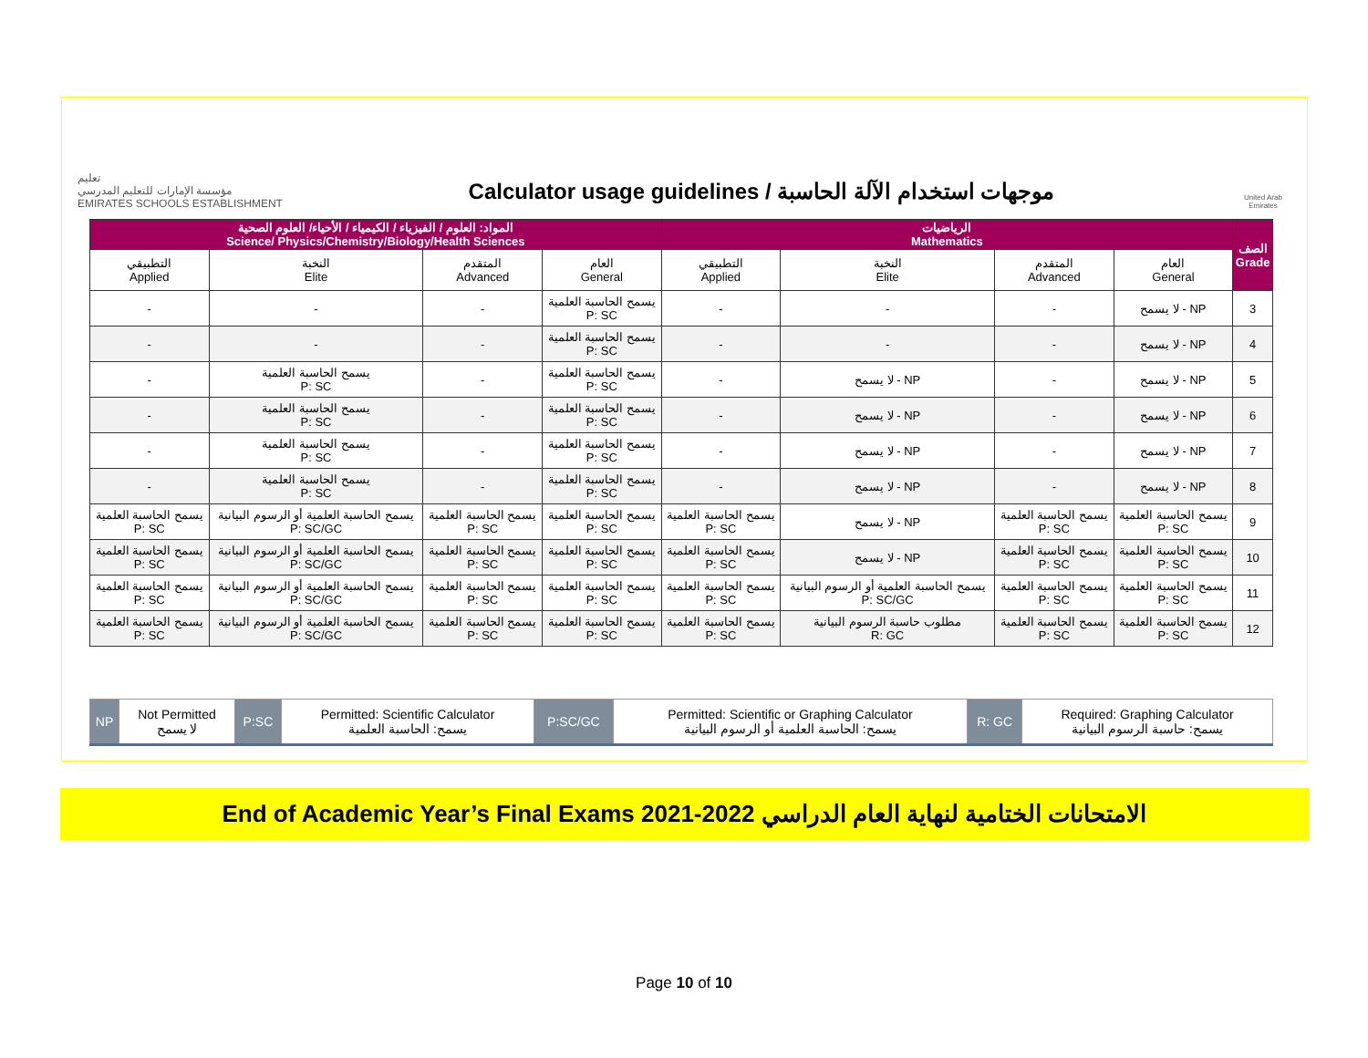تعليم
مؤسسة الإمارات للتعليم المدرسي
EMIRATES SCHOOLS ESTABLISHMENT
Calculator usage guidelines / موجهات استخدام الآلة الحاسبة
United Arab Emirates
| المواد: العلوم / الفيزياء / الكيمياء / الأحياء/ العلوم الصحية Science/ Physics/Chemistry/Biology/Health Sciences | | | | الرياضيات Mathematics | | | | الصف Grade |
| --- | --- | --- | --- | --- | --- | --- | --- | --- |
| التطبيقي Applied | النخبة Elite | المتقدم Advanced | العام General | التطبيقي Applied | النخبة Elite | المتقدم Advanced | العام General | |
| - | - | - | يسمح الحاسبة العلمية P: SC | - | - | - | لا يسمح - NP | 3 |
| - | - | - | يسمح الحاسبة العلمية P: SC | - | - | - | لا يسمح - NP | 4 |
| - | يسمح الحاسبة العلمية P: SC | - | يسمح الحاسبة العلمية P: SC | - | لا يسمح - NP | - | لا يسمح - NP | 5 |
| - | يسمح الحاسبة العلمية P: SC | - | يسمح الحاسبة العلمية P: SC | - | لا يسمح - NP | - | لا يسمح - NP | 6 |
| - | يسمح الحاسبة العلمية P: SC | - | يسمح الحاسبة العلمية P: SC | - | لا يسمح - NP | - | لا يسمح - NP | 7 |
| - | يسمح الحاسبة العلمية P: SC | - | يسمح الحاسبة العلمية P: SC | - | لا يسمح - NP | - | لا يسمح - NP | 8 |
| يسمح الحاسبة العلمية P: SC | يسمح الحاسبة العلمية أو الرسوم البيانية P: SC/GC | يسمح الحاسبة العلمية P: SC | يسمح الحاسبة العلمية P: SC | يسمح الحاسبة العلمية P: SC | لا يسمح - NP | يسمح الحاسبة العلمية P: SC | يسمح الحاسبة العلمية P: SC | 9 |
| يسمح الحاسبة العلمية P: SC | يسمح الحاسبة العلمية أو الرسوم البيانية P: SC/GC | يسمح الحاسبة العلمية P: SC | يسمح الحاسبة العلمية P: SC | يسمح الحاسبة العلمية P: SC | لا يسمح - NP | يسمح الحاسبة العلمية P: SC | يسمح الحاسبة العلمية P: SC | 10 |
| يسمح الحاسبة العلمية P: SC | يسمح الحاسبة العلمية أو الرسوم البيانية P: SC/GC | يسمح الحاسبة العلمية P: SC | يسمح الحاسبة العلمية P: SC | يسمح الحاسبة العلمية P: SC | يسمح الحاسبة العلمية أو الرسوم البيانية P: SC/GC | يسمح الحاسبة العلمية P: SC | يسمح الحاسبة العلمية P: SC | 11 |
| يسمح الحاسبة العلمية P: SC | يسمح الحاسبة العلمية أو الرسوم البيانية P: SC/GC | يسمح الحاسبة العلمية P: SC | يسمح الحاسبة العلمية P: SC | يسمح الحاسبة العلمية P: SC | مطلوب حاسبة الرسوم البيانية R: GC | يسمح الحاسبة العلمية P: SC | يسمح الحاسبة العلمية P: SC | 12 |
| NP | Not Permitted لا يسمح | P:SC | Permitted: Scientific Calculator يسمح: الحاسبة العلمية | P:SC/GC | Permitted: Scientific or Graphing Calculator يسمح: الحاسبة العلمية أو الرسوم البيانية | R: GC | Required: Graphing Calculator يسمح: حاسبة الرسوم البيانية |
End of Academic Year’s Final Exams 2021-2022 الامتحانات الختامية لنهاية العام الدراسي
Page 10 of 10